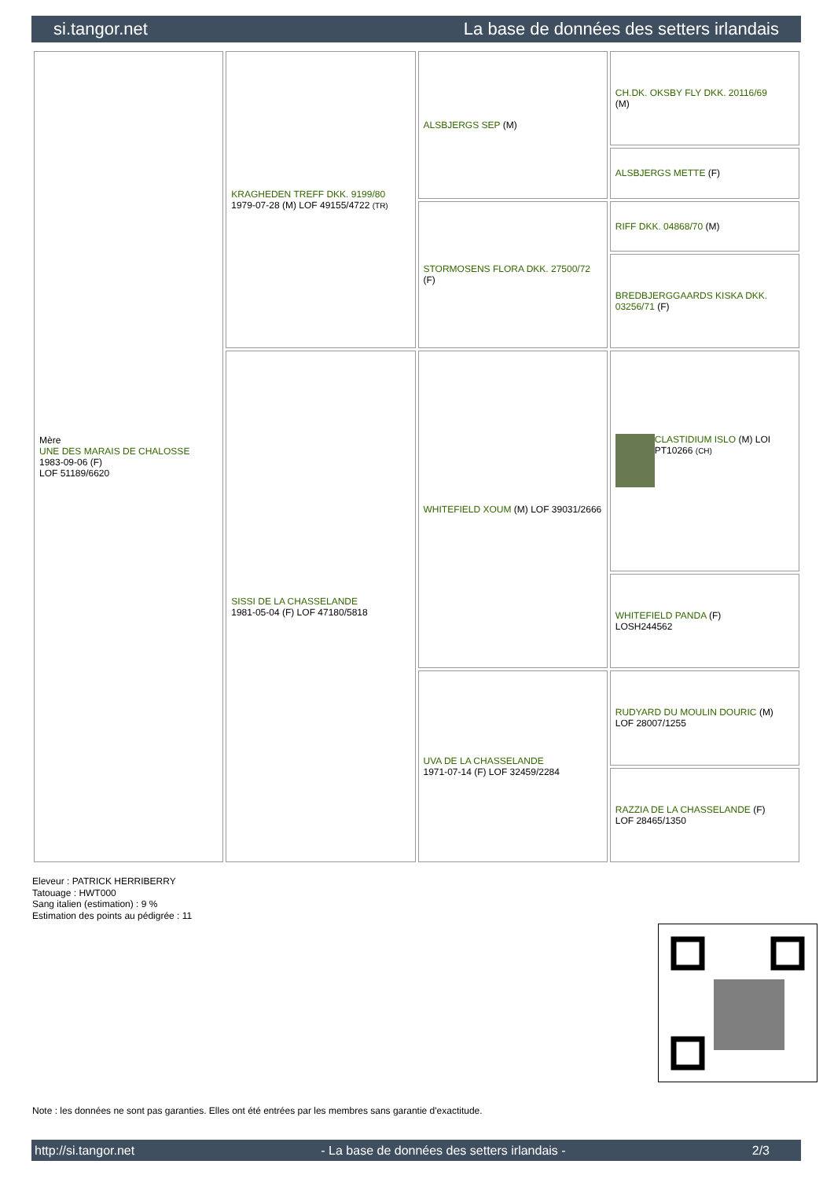si.tangor.net La base de données des setters irlandais
| Mère UNE DES MARAIS DE CHALOSSE 1983-09-06 (F) LOF 51189/6620 | KRAGHEDEN TREFF DKK. 9199/80 1979-07-28 (M) LOF 49155/4722 (TR) | ALSBJERGS SEP (M) | CH.DK. OKSBY FLY DKK. 20116/69 (M) |
| | | | ALSBJERGS METTE (F) |
| | | STORMOSENS FLORA DKK. 27500/72 (F) | RIFF DKK. 04868/70 (M) |
| | | | BREDBJERGGAARDS KISKA DKK. 03256/71 (F) |
| | SISSI DE LA CHASSELANDE 1981-05-04 (F) LOF 47180/5818 | WHITEFIELD XOUM (M) LOF 39031/2666 | CLASTIDIUM ISLO (M) LOI PT10266 (CH) |
| | | | WHITEFIELD PANDA (F) LOSH244562 |
| | | UVA DE LA CHASSELANDE 1971-07-14 (F) LOF 32459/2284 | RUDYARD DU MOULIN DOURIC (M) LOF 28007/1255 |
| | | | RAZZIA DE LA CHASSELANDE (F) LOF 28465/1350 |
Eleveur : PATRICK HERRIBERRY
Tatouage : HWT000
Sang italien (estimation) : 9 %
Estimation des points au pédigrée : 11
Note : les données ne sont pas garanties. Elles ont été entrées par les membres sans garantie d'exactitude.
http://si.tangor.net - La base de données des setters irlandais - 2/3